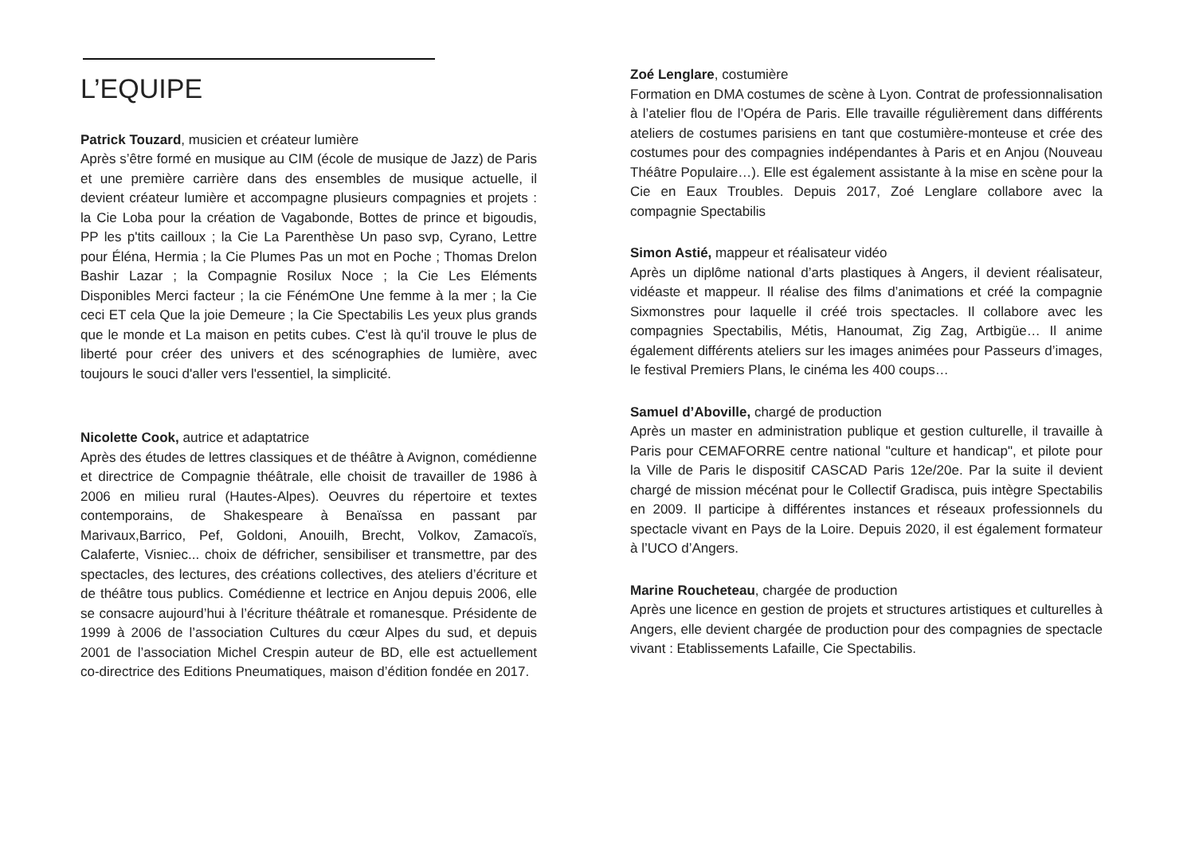L’EQUIPE
Patrick Touzard, musicien et créateur lumière
Après s’être formé en musique au CIM (école de musique de Jazz) de Paris et une première carrière dans des ensembles de musique actuelle, il devient créateur lumière et accompagne plusieurs compagnies et projets : la Cie Loba pour la création de Vagabonde, Bottes de prince et bigoudis, PP les p'tits cailloux ; la Cie La Parenthèse Un paso svp, Cyrano, Lettre pour Éléna, Hermia ; la Cie Plumes Pas un mot en Poche ; Thomas Drelon Bashir Lazar ; la Compagnie Rosilux Noce ; la Cie Les Eléments Disponibles Merci facteur ; la cie FénémOne Une femme à la mer ; la Cie ceci ET cela Que la joie Demeure ; la Cie Spectabilis Les yeux plus grands que le monde et La maison en petits cubes. C'est là qu'il trouve le plus de liberté pour créer des univers et des scénographies de lumière, avec toujours le souci d'aller vers l'essentiel, la simplicité.
Nicolette Cook, autrice et adaptatrice
Après des études de lettres classiques et de théâtre à Avignon, comédienne et directrice de Compagnie théâtrale, elle choisit de travailler de 1986 à 2006 en milieu rural (Hautes-Alpes). Oeuvres du répertoire et textes contemporains, de Shakespeare à Benaïssa en passant par Marivaux,Barrico, Pef, Goldoni, Anouilh, Brecht, Volkov, Zamacoïs, Calaferte, Visniec... choix de défricher, sensibiliser et transmettre, par des spectacles, des lectures, des créations collectives, des ateliers d’écriture et de théâtre tous publics. Comédienne et lectrice en Anjou depuis 2006, elle se consacre aujourd’hui à l’écriture théâtrale et romanesque. Présidente de 1999 à 2006 de l’association Cultures du cœur Alpes du sud, et depuis 2001 de l’association Michel Crespin auteur de BD, elle est actuellement co-directrice des Editions Pneumatiques, maison d’édition fondée en 2017.
Zoé Lenglare, costumière
Formation en DMA costumes de scène à Lyon. Contrat de professionnalisation à l’atelier flou de l’Opéra de Paris. Elle travaille régulièrement dans différents ateliers de costumes parisiens en tant que costumière-monteuse et crée des costumes pour des compagnies indépendantes à Paris et en Anjou (Nouveau Théâtre Populaire…). Elle est également assistante à la mise en scène pour la Cie en Eaux Troubles. Depuis 2017, Zoé Lenglare collabore avec la compagnie Spectabilis
Simon Astié, mappeur et réalisateur vidéo
Après un diplôme national d’arts plastiques à Angers, il devient réalisateur, vidéaste et mappeur. Il réalise des films d’animations et créé la compagnie Sixmonstres pour laquelle il créé trois spectacles. Il collabore avec les compagnies Spectabilis, Métis, Hanoumat, Zig Zag, Artbigüe… Il anime également différents ateliers sur les images animées pour Passeurs d’images, le festival Premiers Plans, le cinéma les 400 coups…
Samuel d’Aboville, chargé de production
Après un master en administration publique et gestion culturelle, il travaille à Paris pour CEMAFORRE centre national "culture et handicap", et pilote pour la Ville de Paris le dispositif CASCAD Paris 12e/20e. Par la suite il devient chargé de mission mécénat pour le Collectif Gradisca, puis intègre Spectabilis en 2009. Il participe à différentes instances et réseaux professionnels du spectacle vivant en Pays de la Loire. Depuis 2020, il est également formateur à l’UCO d’Angers.
Marine Roucheteau, chargée de production
Après une licence en gestion de projets et structures artistiques et culturelles à Angers, elle devient chargée de production pour des compagnies de spectacle vivant : Etablissements Lafaille, Cie Spectabilis.